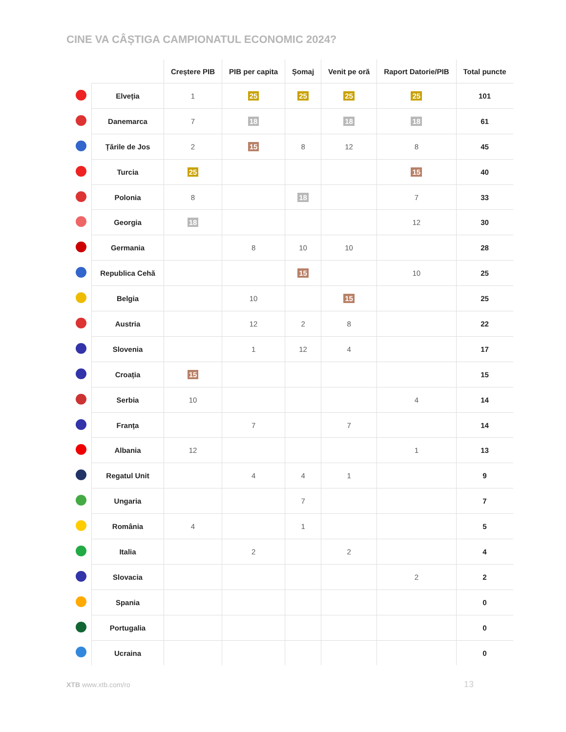CINE VA CÂȘTIGA CAMPIONATUL ECONOMIC 2024?
| | | Creștere PIB | PIB per capita | Șomaj | Venit pe oră | Raport Datorie/PIB | Total puncte |
| --- | --- | --- | --- | --- | --- | --- | --- |
| | Elveția | 1 | 25 | 25 | 25 | 25 | 101 |
| | Danemarca | 7 | 18 | | 18 | 18 | 61 |
| | Țările de Jos | 2 | 15 | 8 | 12 | 8 | 45 |
| | Turcia | 25 | | | | 15 | 40 |
| | Polonia | 8 | | 18 | | 7 | 33 |
| | Georgia | 18 | | | | 12 | 30 |
| | Germania | | 8 | 10 | 10 | | 28 |
| | Republica Cehă | | | 15 | | 10 | 25 |
| | Belgia | | 10 | | 15 | | 25 |
| | Austria | | 12 | 2 | 8 | | 22 |
| | Slovenia | | 1 | 12 | 4 | | 17 |
| | Croația | 15 | | | | | 15 |
| | Serbia | 10 | | | | 4 | 14 |
| | Franța | | 7 | | 7 | | 14 |
| | Albania | 12 | | | | 1 | 13 |
| | Regatul Unit | | 4 | 4 | 1 | | 9 |
| | Ungaria | | | 7 | | | 7 |
| | România | 4 | | 1 | | | 5 |
| | Italia | | 2 | | 2 | | 4 |
| | Slovacia | | | | | 2 | 2 |
| | Spania | | | | | | 0 |
| | Portugalia | | | | | | 0 |
| | Ucraina | | | | | | 0 |
XTB www.xtb.com/ro 13